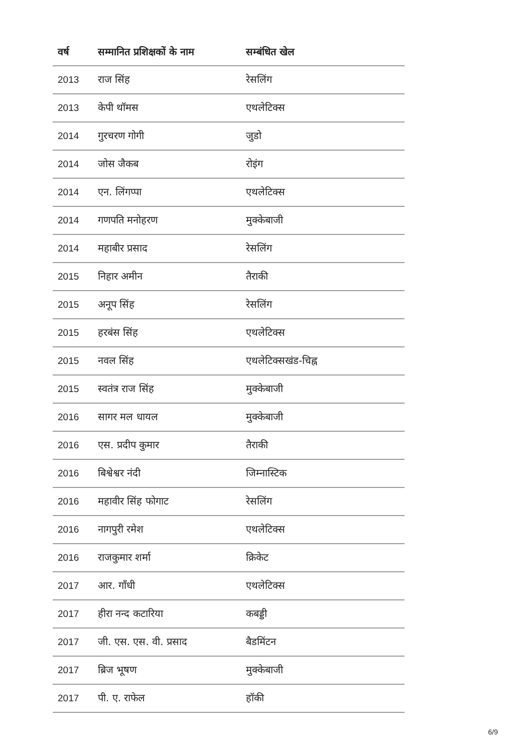| वर्ष | सम्मानित प्रशिक्षकों के नाम | सम्बंधित खेल |
| --- | --- | --- |
| 2013 | राज सिंह | रेसलिंग |
| 2013 | केपी थॉमस | एथलेटिक्स |
| 2014 | गुरचरण गोगी | जुडो |
| 2014 | जोस जैकब | रोइंग |
| 2014 | एन. लिंगप्पा | एथलेटिक्स |
| 2014 | गणपति मनोहरण | मुक्केबाजी |
| 2014 | महाबीर प्रसाद | रेसलिंग |
| 2015 | निहार अमीन | तैराकी |
| 2015 | अनूप सिंह | रेसलिंग |
| 2015 | हरबंस सिंह | एथलेटिक्स |
| 2015 | नवल सिंह | एथलेटिक्सखंड-चिह्न |
| 2015 | स्वतंत्र राज सिंह | मुक्केबाजी |
| 2016 | सागर मल धायल | मुक्केबाजी |
| 2016 | एस. प्रदीप कुमार | तैराकी |
| 2016 | बिश्वेश्वर नंदी | जिम्नास्टिक |
| 2016 | महावीर सिंह फोगाट | रेसलिंग |
| 2016 | नागपुरी रमेश | एथलेटिक्स |
| 2016 | राजकुमार शर्मा | क्रिकेट |
| 2017 | आर. गाँधी | एथलेटिक्स |
| 2017 | हीरा नन्द कटारिया | कबड्डी |
| 2017 | जी. एस. एस. वी. प्रसाद | बैडमिंटन |
| 2017 | ब्रिज भूषण | मुक्केबाजी |
| 2017 | पी. ए. राफेल | हॉकी |
6/9